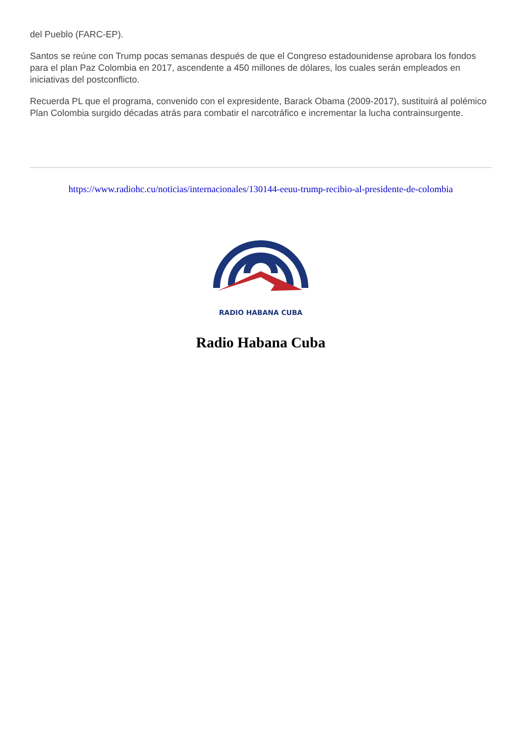del Pueblo (FARC-EP).
Santos se reúne con Trump pocas semanas después de que el Congreso estadounidense aprobara los fondos para el plan Paz Colombia en 2017, ascendente a 450 millones de dólares, los cuales serán empleados en iniciativas del postconflicto.
Recuerda PL que el programa, convenido con el expresidente, Barack Obama (2009-2017), sustituirá al polémico Plan Colombia surgido décadas atrás para combatir el narcotráfico e incrementar la lucha contrainsurgente.
https://www.radiohc.cu/noticias/internacionales/130144-eeuu-trump-recibio-al-presidente-de-colombia
RADIO HABANA CUBA
Radio Habana Cuba